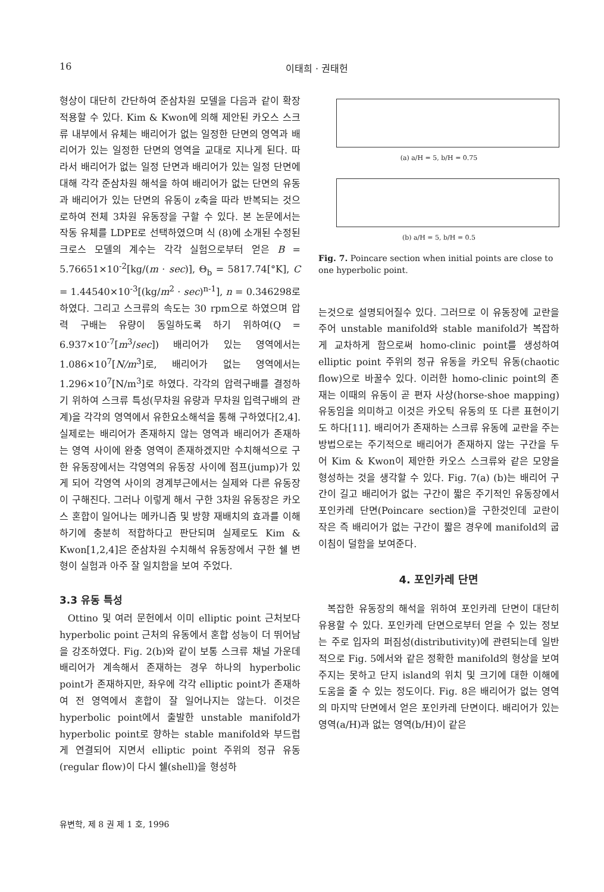16 이태희 · 권태헌
형상이 대단히 간단하여 준삼차원 모델을 다음과 같이 확장 적용할 수 있다. Kim & Kwon에 의해 제안된 카오스 스크류 내부에서 유체는 배리어가 없는 일정한 단면의 영역과 배리어가 있는 일정한 단면의 영역을 교대로 지나게 된다. 따라서 배리어가 없는 일정 단면과 배리어가 있는 일정 단면에 대해 각각 준삼차원 해석을 하여 배리어가 없는 단면의 유동과 배리어가 있는 단면의 유동이 z축을 따라 반복되는 것으로하여 전체 3차원 유동장을 구할 수 있다. 본 논문에서는 작동 유체를 LDPE로 선택하였으며 식 (8)에 소개된 수정된 크로스 모델의 계수는 각각 실험으로부터 얻은 B = 5.76651×10<sup>-2</sup>[kg/(m · sec)], Θ<sub>b</sub> = 5817.74[°K], C = 1.44540×10<sup>-3</sup>[(kg/m<sup>2</sup> · sec)<sup>n-1</sup>], n = 0.346298로 하였다. 그리고 스크류의 속도는 30 rpm으로 하였으며 압력 구배는 유량이 동일하도록 하기 위하여(Q = 6.937×10<sup>-7</sup>[m<sup>3</sup>/sec]) 배리어가 있는 영역에서는 1.086×10<sup>7</sup>[N/m<sup>3</sup>]로, 배리어가 없는 영역에서는 1.296×10<sup>7</sup>[N/m<sup>3</sup>]로 하였다. 각각의 압력구배를 결정하기 위하여 스크류 특성(무차원 유량과 무차원 입력구배의 관계)을 각각의 영역에서 유한요소해석을 통해 구하였다[2,4]. 실제로는 배리어가 존재하지 않는 영역과 배리어가 존재하는 영역 사이에 완충 영역이 존재하겠지만 수치해석으로 구한 유동장에서는 각영역의 유동장 사이에 점프(jump)가 있게 되어 각영역 사이의 경계부근에서는 실제와 다른 유동장이 구해진다. 그러나 이렇게 해서 구한 3차원 유동장은 카오스 혼합이 일어나는 메카니즘 및 방향 재배치의 효과를 이해하기에 충분히 적합하다고 판단되며 실제로도 Kim & Kwon[1,2,4]은 준삼차원 수치해석 유동장에서 구한 쉘 변형이 실험과 아주 잘 일치함을 보여 주었다.
3.3 유동 특성
Ottino 및 여러 문헌에서 이미 elliptic point 근처보다 hyperbolic point 근처의 유동에서 혼합 성능이 더 뛰어남을 강조하였다. Fig. 2(b)와 같이 보통 스크류 채널 가운데 배리어가 계속해서 존재하는 경우 하나의 hyperbolic point가 존재하지만, 좌우에 각각 elliptic point가 존재하여 전 영역에서 혼합이 잘 일어나지는 않는다. 이것은 hyperbolic point에서 출발한 unstable manifold가 hyperbolic point로 향하는 stable manifold와 부드럽게 연결되어 지면서 elliptic point 주위의 정규 유동(regular flow)이 다시 쉘(shell)을 형성하
(a) a/H = 5, b/H = 0.75
(b) a/H = 5, b/H = 0.5
Fig. 7. Poincare section when initial points are close to one hyperbolic point.
는것으로 설명되어질수 있다. 그러므로 이 유동장에 교란을 주어 unstable manifold와 stable manifold가 복잡하게 교차하게 함으로써 homo-clinic point를 생성하여 elliptic point 주위의 정규 유동을 카오틱 유동(chaotic flow)으로 바꿀수 있다. 이러한 homo-clinic point의 존재는 이때의 유동이 곧 편자 사상(horse-shoe mapping) 유동임을 의미하고 이것은 카오틱 유동의 또 다른 표현이기도 하다[11]. 배리어가 존재하는 스크류 유동에 교란을 주는 방법으로는 주기적으로 배리어가 존재하지 않는 구간을 두어 Kim & Kwon이 제안한 카오스 스크류와 같은 모양을 형성하는 것을 생각할 수 있다. Fig. 7(a) (b)는 배리어 구간이 길고 배리어가 없는 구간이 짧은 주기적인 유동장에서 포인카레 단면(Poincare section)을 구한것인데 교란이 작은 즉 배리어가 없는 구간이 짧은 경우에 manifold의 굽이침이 덜함을 보여준다.
4. 포인카레 단면
복잡한 유동장의 해석을 위하여 포인카레 단면이 대단히 유용할 수 있다. 포인카레 단면으로부터 얻을 수 있는 정보는 주로 입자의 퍼짐성(distributivity)에 관련되는데 일반적으로 Fig. 5에서와 같은 정확한 manifold의 형상을 보여주지는 못하고 단지 island의 위치 및 크기에 대한 이해에 도움을 줄 수 있는 정도이다. Fig. 8은 배리어가 없는 영역의 마지막 단면에서 얻은 포인카레 단면이다. 배리어가 있는 영역(a/H)과 없는 영역(b/H)이 같은
유변학, 제 8 권 제 1 호, 1996